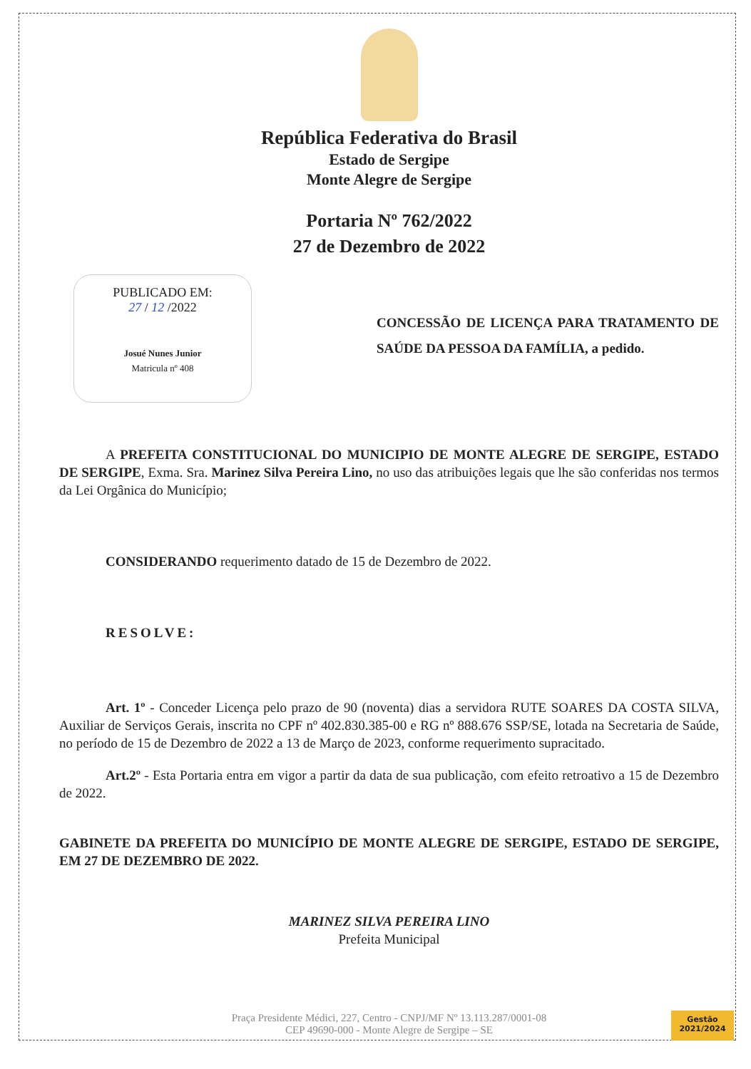República Federativa do Brasil
Estado de Sergipe
Monte Alegre de Sergipe
Portaria Nº 762/2022
27 de Dezembro de 2022
PUBLICADO EM:
27 / 12 /2022
Josué Nunes Junior
Matricula nº 408
CONCESSÃO DE LICENÇA PARA TRATAMENTO DE SAÚDE DA PESSOA DA FAMÍLIA, a pedido.
A PREFEITA CONSTITUCIONAL DO MUNICIPIO DE MONTE ALEGRE DE SERGIPE, ESTADO DE SERGIPE, Exma. Sra. Marinez Silva Pereira Lino, no uso das atribuições legais que lhe são conferidas nos termos da Lei Orgânica do Município;
CONSIDERANDO requerimento datado de 15 de Dezembro de 2022.
RESOLVE:
Art. 1º - Conceder Licença pelo prazo de 90 (noventa) dias a servidora RUTE SOARES DA COSTA SILVA, Auxiliar de Serviços Gerais, inscrita no CPF nº 402.830.385-00 e RG nº 888.676 SSP/SE, lotada na Secretaria de Saúde, no período de 15 de Dezembro de 2022 a 13 de Março de 2023, conforme requerimento supracitado.
Art.2º - Esta Portaria entra em vigor a partir da data de sua publicação, com efeito retroativo a 15 de Dezembro de 2022.
GABINETE DA PREFEITA DO MUNICÍPIO DE MONTE ALEGRE DE SERGIPE, ESTADO DE SERGIPE, EM 27 DE DEZEMBRO DE 2022.
MARINEZ SILVA PEREIRA LINO
Prefeita Municipal
Praça Presidente Médici, 227, Centro - CNPJ/MF Nº 13.113.287/0001-08
CEP 49690-000 - Monte Alegre de Sergipe – SE
Gestão
2021/2024